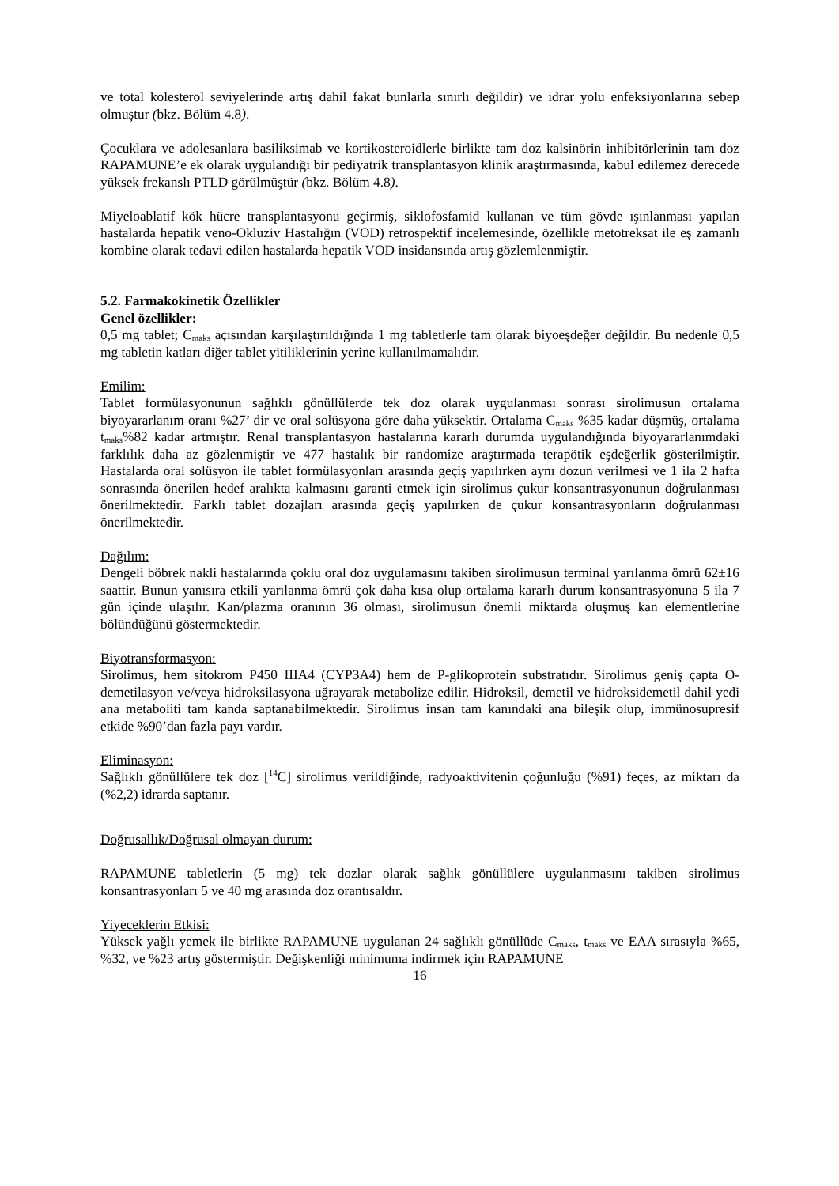ve total kolesterol seviyelerinde artış dahil fakat bunlarla sınırlı değildir) ve idrar yolu enfeksiyonlarına sebep olmuştur (bkz. Bölüm 4.8).
Çocuklara ve adolesanlara basiliksimab ve kortikosteroidlerle birlikte tam doz kalsinörin inhibitörlerinin tam doz RAPAMUNE’e ek olarak uygulandığı bir pediyatrik transplantasyon klinik araştırmasında, kabul edilemez derecede yüksek frekanslı PTLD görülmüştür (bkz. Bölüm 4.8).
Miyeloablatif kök hücre transplantasyonu geçirmiş, siklofosfamid kullanan ve tüm gövde ışınlanması yapılan hastalarda hepatik veno-Okluziv Hastalığın (VOD) retrospektif incelemesinde, özellikle metotreksat ile eş zamanlı kombine olarak tedavi edilen hastalarda hepatik VOD insidansında artış gözlemlenmiştir.
5.2. Farmakokinetik Özellikler
Genel özellikler:
0,5 mg tablet; C<sub>maks</sub> açısından karşılaştırıldığında 1 mg tabletlerle tam olarak biyoeşdeğer değildir. Bu nedenle 0,5 mg tabletin katları diğer tablet yitiliklerinin yerine kullanılmamalıdır.
Emilim:
Tablet formülasyonunun sağlıklı gönüllülerde tek doz olarak uygulanması sonrası sirolimusun ortalama biyoyararlanım oranı %27’ dir ve oral solüsyona göre daha yüksektir. Ortalama C<sub>maks</sub> %35 kadar düşmüş, ortalama t<sub>maks</sub>%82 kadar artmıştır. Renal transplantasyon hastalarına kararlı durumda uygulandığında biyoyararlanımdaki farklılık daha az gözlenmiştir ve 477 hastalık bir randomize araştırmada terapötik eşdeğerlik gösterilmiştir. Hastalarda oral solüsyon ile tablet formülasyonları arasında geçiş yapılırken aynı dozun verilmesi ve 1 ila 2 hafta sonrasında önerilen hedef aralıkta kalmasını garanti etmek için sirolimus çukur konsantrasyonunun doğrulanması önerilmektedir. Farklı tablet dozajları arasında geçiş yapılırken de çukur konsantrasyonların doğrulanması önerilmektedir.
Dağılım:
Dengeli böbrek nakli hastalarında çoklu oral doz uygulamasını takiben sirolimusun terminal yarılanma ömrü 62±16 saattir. Bunun yanısıra etkili yarılanma ömrü çok daha kısa olup ortalama kararlı durum konsantrasyonuna 5 ila 7 gün içinde ulaşılır. Kan/plazma oranının 36 olması, sirolimusun önemli miktarda oluşmuş kan elementlerine bölündüğünü göstermektedir.
Biyotransformasyon:
Sirolimus, hem sitokrom P450 IIIA4 (CYP3A4) hem de P-glikoprotein substratıdır. Sirolimus geniş çapta O-demetilasyon ve/veya hidroksilasyona uğrayarak metabolize edilir. Hidroksil, demetil ve hidroksidemetil dahil yedi ana metaboliti tam kanda saptanabilmektedir. Sirolimus insan tam kanındaki ana bileşik olup, immünosupresif etkide %90’dan fazla payı vardır.
Eliminasyon:
Sağlıklı gönüllülere tek doz [<sup>14</sup>C] sirolimus verildiğinde, radyoaktivitenin çoğunluğu (%91) feçes, az miktarı da (%2,2) idrarda saptanır.
Doğrusallık/Doğrusal olmayan durum:
RAPAMUNE tabletlerin (5 mg) tek dozlar olarak sağlık gönüllülere uygulanmasını takiben sirolimus konsantrasyonları 5 ve 40 mg arasında doz orantısaldır.
Yiyeceklerin Etkisi:
Yüksek yağlı yemek ile birlikte RAPAMUNE uygulanan 24 sağlıklı gönüllüde C<sub>maks</sub>, t<sub>maks</sub> ve EAA sırasıyla %65, %32, ve %23 artış göstermiştir. Değişkenliği minimuma indirmek için RAPAMUNE
16